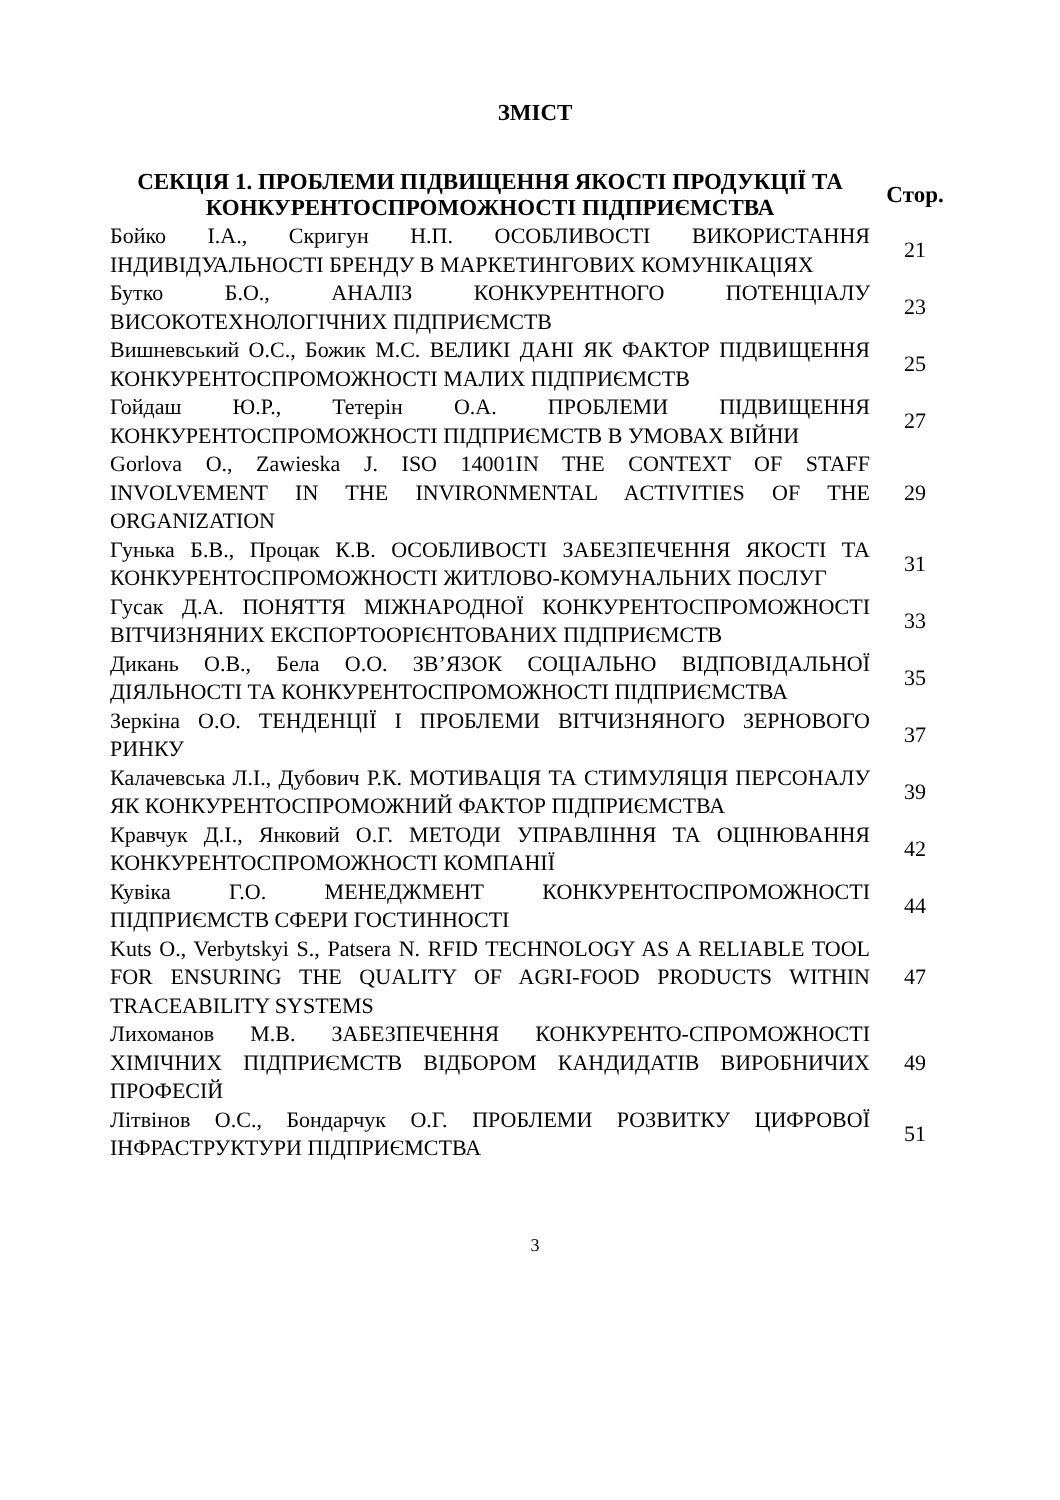ЗМІСТ
| СЕКЦІЯ 1. ПРОБЛЕМИ ПІДВИЩЕННЯ ЯКОСТІ ПРОДУКЦІЇ ТА КОНКУРЕНТОСПРОМОЖНОСТІ ПІДПРИЄМСТВА | Стор. |
| --- | --- |
| Бойко І.А., Скригун Н.П. ОСОБЛИВОСТІ ВИКОРИСТАННЯ ІНДИВІДУАЛЬНОСТІ БРЕНДУ В МАРКЕТИНГОВИХ КОМУНІКАЦІЯХ | 21 |
| Бутко Б.О., АНАЛІЗ КОНКУРЕНТНОГО ПОТЕНЦІАЛУ ВИСОКОТЕХНОЛОГІЧНИХ ПІДПРИЄМСТВ | 23 |
| Вишневський О.С., Божик М.С. ВЕЛИКІ ДАНІ ЯК ФАКТОР ПІДВИЩЕННЯ КОНКУРЕНТОСПРОМОЖНОСТІ МАЛИХ ПІДПРИЄМСТВ | 25 |
| Гойдаш Ю.Р., Тетерін О.А. ПРОБЛЕМИ ПІДВИЩЕННЯ КОНКУРЕНТОСПРОМОЖНОСТІ ПІДПРИЄМСТВ В УМОВАХ ВІЙНИ | 27 |
| Gorlova O., Zawieska J. ISO 14001IN THE CONTEXT OF STAFF INVOLVEMENT IN THE INVIRONMENTAL ACTIVITIES OF THE ORGANIZATION | 29 |
| Гунька Б.В., Процак К.В. ОСОБЛИВОСТІ ЗАБЕЗПЕЧЕННЯ ЯКОСТІ ТА КОНКУРЕНТОСПРОМОЖНОСТІ ЖИТЛОВО-КОМУНАЛЬНИХ ПОСЛУГ | 31 |
| Гусак Д.А. ПОНЯТТЯ МІЖНАРОДНОЇ КОНКУРЕНТОСПРОМОЖНОСТІ ВІТЧИЗНЯНИХ ЕКСПОРТООРІЄНТОВАНИХ ПІДПРИЄМСТВ | 33 |
| Дикань О.В., Бела О.О. ЗВ’ЯЗОК СОЦІАЛЬНО ВІДПОВІДАЛЬНОЇ ДІЯЛЬНОСТІ ТА КОНКУРЕНТОСПРОМОЖНОСТІ ПІДПРИЄМСТВА | 35 |
| Зеркіна О.О. ТЕНДЕНЦІЇ І ПРОБЛЕМИ ВІТЧИЗНЯНОГО ЗЕРНОВОГО РИНКУ | 37 |
| Калачевська Л.І., Дубович Р.К. МОТИВАЦІЯ ТА СТИМУЛЯЦІЯ ПЕРСОНАЛУ ЯК КОНКУРЕНТОСПРОМОЖНИЙ ФАКТОР ПІДПРИЄМСТВА | 39 |
| Кравчук Д.І., Янковий О.Г. МЕТОДИ УПРАВЛІННЯ ТА ОЦІНЮВАННЯ КОНКУРЕНТОСПРОМОЖНОСТІ КОМПАНІЇ | 42 |
| Кувіка Г.О. МЕНЕДЖМЕНТ КОНКУРЕНТОСПРОМОЖНОСТІ ПІДПРИЄМСТВ СФЕРИ ГОСТИННОСТІ | 44 |
| Kuts O., Verbytskyi S., Patsera N. RFID TECHNOLOGY AS A RELIABLE TOOL FOR ENSURING THE QUALITY OF AGRI-FOOD PRODUCTS WITHIN TRACEABILITY SYSTEMS | 47 |
| Лихоманов М.В. ЗАБЕЗПЕЧЕННЯ КОНКУРЕНТО-СПРОМОЖНОСТІ ХІМІЧНИХ ПІДПРИЄМСТВ ВІДБОРОМ КАНДИДАТІВ ВИРОБНИЧИХ ПРОФЕСІЙ | 49 |
| Літвінов О.С., Бондарчук О.Г. ПРОБЛЕМИ РОЗВИТКУ ЦИФРОВОЇ ІНФРАСТРУКТУРИ ПІДПРИЄМСТВА | 51 |
3